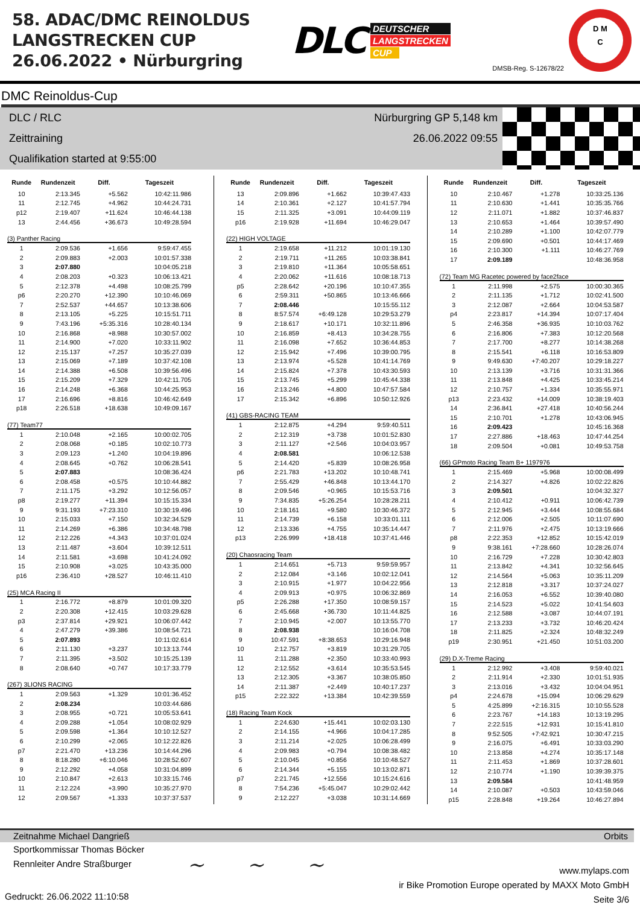58. ADAC/DMC REINOLDUS
LANGSTRECKEN CUP
26.06.2022 • Nürburgring
DLC
DEUTSCHER
LANGSTRECKEN
CUP
DMSB-Reg. S-12678/22
D M
C
DMC Reinoldus-Cup
DLC / RLC Nürburgring GP 5,148 km
Zeittraining 26.06.2022 09:55
Qualifikation started at 9:55:00
| Runde | Rundenzeit | Diff. | Tageszeit |
| --- | --- | --- | --- |
| 10 | 2:13.345 | +5.562 | 10:42:11.986 |
| 11 | 2:12.745 | +4.962 | 10:44:24.731 |
| p12 | 2:19.407 | +11.624 | 10:46:44.138 |
| 13 | 2:44.456 | +36.673 | 10:49:28.594 |
| (3) Panther Racing | | | |
| 1 | 2:09.536 | +1.656 | 9:59:47.455 |
| 2 | 2:09.883 | +2.003 | 10:01:57.338 |
| 3 | 2:07.880 | | 10:04:05.218 |
| 4 | 2:08.203 | +0.323 | 10:06:13.421 |
| 5 | 2:12.378 | +4.498 | 10:08:25.799 |
| p6 | 2:20.270 | +12.390 | 10:10:46.069 |
| 7 | 2:52.537 | +44.657 | 10:13:38.606 |
| 8 | 2:13.105 | +5.225 | 10:15:51.711 |
| 9 | 7:43.196 | +5:35.316 | 10:28:40.134 |
| 10 | 2:16.868 | +8.988 | 10:30:57.002 |
| 11 | 2:14.900 | +7.020 | 10:33:11.902 |
| 12 | 2:15.137 | +7.257 | 10:35:27.039 |
| 13 | 2:15.069 | +7.189 | 10:37:42.108 |
| 14 | 2:14.388 | +6.508 | 10:39:56.496 |
| 15 | 2:15.209 | +7.329 | 10:42:11.705 |
| 16 | 2:14.248 | +6.368 | 10:44:25.953 |
| 17 | 2:16.696 | +8.816 | 10:46:42.649 |
| p18 | 2:26.518 | +18.638 | 10:49:09.167 |
| (77) Team77 | | | |
| 1 | 2:10.048 | +2.165 | 10:00:02.705 |
| 2 | 2:08.068 | +0.185 | 10:02:10.773 |
| 3 | 2:09.123 | +1.240 | 10:04:19.896 |
| 4 | 2:08.645 | +0.762 | 10:06:28.541 |
| 5 | 2:07.883 | | 10:08:36.424 |
| 6 | 2:08.458 | +0.575 | 10:10:44.882 |
| 7 | 2:11.175 | +3.292 | 10:12:56.057 |
| p8 | 2:19.277 | +11.394 | 10:15:15.334 |
| 9 | 9:31.193 | +7:23.310 | 10:30:19.496 |
| 10 | 2:15.033 | +7.150 | 10:32:34.529 |
| 11 | 2:14.269 | +6.386 | 10:34:48.798 |
| 12 | 2:12.226 | +4.343 | 10:37:01.024 |
| 13 | 2:11.487 | +3.604 | 10:39:12.511 |
| 14 | 2:11.581 | +3.698 | 10:41:24.092 |
| 15 | 2:10.908 | +3.025 | 10:43:35.000 |
| p16 | 2:36.410 | +28.527 | 10:46:11.410 |
| (25) MCA Racing II | | | |
| 1 | 2:16.772 | +8.879 | 10:01:09.320 |
| 2 | 2:20.308 | +12.415 | 10:03:29.628 |
| p3 | 2:37.814 | +29.921 | 10:06:07.442 |
| 4 | 2:47.279 | +39.386 | 10:08:54.721 |
| 5 | 2:07.893 | | 10:11:02.614 |
| 6 | 2:11.130 | +3.237 | 10:13:13.744 |
| 7 | 2:11.395 | +3.502 | 10:15:25.139 |
| 8 | 2:08.640 | +0.747 | 10:17:33.779 |
| (267) 3LIONS RACING | | | |
| 1 | 2:09.563 | +1.329 | 10:01:36.452 |
| 2 | 2:08.234 | | 10:03:44.686 |
| 3 | 2:08.955 | +0.721 | 10:05:53.641 |
| 4 | 2:09.288 | +1.054 | 10:08:02.929 |
| 5 | 2:09.598 | +1.364 | 10:10:12.527 |
| 6 | 2:10.299 | +2.065 | 10:12:22.826 |
| p7 | 2:21.470 | +13.236 | 10:14:44.296 |
| 8 | 8:18.280 | +6:10.046 | 10:28:52.607 |
| 9 | 2:12.292 | +4.058 | 10:31:04.899 |
| 10 | 2:10.847 | +2.613 | 10:33:15.746 |
| 11 | 2:12.224 | +3.990 | 10:35:27.970 |
| 12 | 2:09.567 | +1.333 | 10:37:37.537 |
| Runde | Rundenzeit | Diff. | Tageszeit |
| --- | --- | --- | --- |
| 13 | 2:09.896 | +1.662 | 10:39:47.433 |
| 14 | 2:10.361 | +2.127 | 10:41:57.794 |
| 15 | 2:11.325 | +3.091 | 10:44:09.119 |
| p16 | 2:19.928 | +11.694 | 10:46:29.047 |
| (22) HIGH VOLTAGE | | | |
| 1 | 2:19.658 | +11.212 | 10:01:19.130 |
| 2 | 2:19.711 | +11.265 | 10:03:38.841 |
| 3 | 2:19.810 | +11.364 | 10:05:58.651 |
| 4 | 2:20.062 | +11.616 | 10:08:18.713 |
| p5 | 2:28.642 | +20.196 | 10:10:47.355 |
| 6 | 2:59.311 | +50.865 | 10:13:46.666 |
| 7 | 2:08.446 | | 10:15:55.112 |
| 8 | 8:57.574 | +6:49.128 | 10:29:53.279 |
| 9 | 2:18.617 | +10.171 | 10:32:11.896 |
| 10 | 2:16.859 | +8.413 | 10:34:28.755 |
| 11 | 2:16.098 | +7.652 | 10:36:44.853 |
| 12 | 2:15.942 | +7.496 | 10:39:00.795 |
| 13 | 2:13.974 | +5.528 | 10:41:14.769 |
| 14 | 2:15.824 | +7.378 | 10:43:30.593 |
| 15 | 2:13.745 | +5.299 | 10:45:44.338 |
| 16 | 2:13.246 | +4.800 | 10:47:57.584 |
| 17 | 2:15.342 | +6.896 | 10:50:12.926 |
| (41) GBS-RACING TEAM | | | |
| 1 | 2:12.875 | +4.294 | 9:59:40.511 |
| 2 | 2:12.319 | +3.738 | 10:01:52.830 |
| 3 | 2:11.127 | +2.546 | 10:04:03.957 |
| 4 | 2:08.581 | | 10:06:12.538 |
| 5 | 2:14.420 | +5.839 | 10:08:26.958 |
| p6 | 2:21.783 | +13.202 | 10:10:48.741 |
| 7 | 2:55.429 | +46.848 | 10:13:44.170 |
| 8 | 2:09.546 | +0.965 | 10:15:53.716 |
| 9 | 7:34.835 | +5:26.254 | 10:28:28.211 |
| 10 | 2:18.161 | +9.580 | 10:30:46.372 |
| 11 | 2:14.739 | +6.158 | 10:33:01.111 |
| 12 | 2:13.336 | +4.755 | 10:35:14.447 |
| p13 | 2:26.999 | +18.418 | 10:37:41.446 |
| (20) Chaosracing Team | | | |
| 1 | 2:14.651 | +5.713 | 9:59:59.957 |
| 2 | 2:12.084 | +3.146 | 10:02:12.041 |
| 3 | 2:10.915 | +1.977 | 10:04:22.956 |
| 4 | 2:09.913 | +0.975 | 10:06:32.869 |
| p5 | 2:26.288 | +17.350 | 10:08:59.157 |
| 6 | 2:45.668 | +36.730 | 10:11:44.825 |
| 7 | 2:10.945 | +2.007 | 10:13:55.770 |
| 8 | 2:08.938 | | 10:16:04.708 |
| 9 | 10:47.591 | +8:38.653 | 10:29:16.948 |
| 10 | 2:12.757 | +3.819 | 10:31:29.705 |
| 11 | 2:11.288 | +2.350 | 10:33:40.993 |
| 12 | 2:12.552 | +3.614 | 10:35:53.545 |
| 13 | 2:12.305 | +3.367 | 10:38:05.850 |
| 14 | 2:11.387 | +2.449 | 10:40:17.237 |
| p15 | 2:22.322 | +13.384 | 10:42:39.559 |
| (18) Racing Team Kock | | | |
| 1 | 2:24.630 | +15.441 | 10:02:03.130 |
| 2 | 2:14.155 | +4.966 | 10:04:17.285 |
| 3 | 2:11.214 | +2.025 | 10:06:28.499 |
| 4 | 2:09.983 | +0.794 | 10:08:38.482 |
| 5 | 2:10.045 | +0.856 | 10:10:48.527 |
| 6 | 2:14.344 | +5.155 | 10:13:02.871 |
| p7 | 2:21.745 | +12.556 | 10:15:24.616 |
| 8 | 7:54.236 | +5:45.047 | 10:29:02.442 |
| 9 | 2:12.227 | +3.038 | 10:31:14.669 |
| Runde | Rundenzeit | Diff. | Tageszeit |
| --- | --- | --- | --- |
| 10 | 2:10.467 | +1.278 | 10:33:25.136 |
| 11 | 2:10.630 | +1.441 | 10:35:35.766 |
| 12 | 2:11.071 | +1.882 | 10:37:46.837 |
| 13 | 2:10.653 | +1.464 | 10:39:57.490 |
| 14 | 2:10.289 | +1.100 | 10:42:07.779 |
| 15 | 2:09.690 | +0.501 | 10:44:17.469 |
| 16 | 2:10.300 | +1.111 | 10:46:27.769 |
| 17 | 2:09.189 | | 10:48:36.958 |
| (72) Team MG Racetec powered by face2face | | | |
| 1 | 2:11.998 | +2.575 | 10:00:30.365 |
| 2 | 2:11.135 | +1.712 | 10:02:41.500 |
| 3 | 2:12.087 | +2.664 | 10:04:53.587 |
| p4 | 2:23.817 | +14.394 | 10:07:17.404 |
| 5 | 2:46.358 | +36.935 | 10:10:03.762 |
| 6 | 2:16.806 | +7.383 | 10:12:20.568 |
| 7 | 2:17.700 | +8.277 | 10:14:38.268 |
| 8 | 2:15.541 | +6.118 | 10:16:53.809 |
| 9 | 9:49.630 | +7:40.207 | 10:29:18.227 |
| 10 | 2:13.139 | +3.716 | 10:31:31.366 |
| 11 | 2:13.848 | +4.425 | 10:33:45.214 |
| 12 | 2:10.757 | +1.334 | 10:35:55.971 |
| p13 | 2:23.432 | +14.009 | 10:38:19.403 |
| 14 | 2:36.841 | +27.418 | 10:40:56.244 |
| 15 | 2:10.701 | +1.278 | 10:43:06.945 |
| 16 | 2:09.423 | | 10:45:16.368 |
| 17 | 2:27.886 | +18.463 | 10:47:44.254 |
| 18 | 2:09.504 | +0.081 | 10:49:53.758 |
| (66) GPmoto Racing Team B+ 1197976 | | | |
| 1 | 2:15.469 | +5.968 | 10:00:08.499 |
| 2 | 2:14.327 | +4.826 | 10:02:22.826 |
| 3 | 2:09.501 | | 10:04:32.327 |
| 4 | 2:10.412 | +0.911 | 10:06:42.739 |
| 5 | 2:12.945 | +3.444 | 10:08:55.684 |
| 6 | 2:12.006 | +2.505 | 10:11:07.690 |
| 7 | 2:11.976 | +2.475 | 10:13:19.666 |
| p8 | 2:22.353 | +12.852 | 10:15:42.019 |
| 9 | 9:38.161 | +7:28.660 | 10:28:26.074 |
| 10 | 2:16.729 | +7.228 | 10:30:42.803 |
| 11 | 2:13.842 | +4.341 | 10:32:56.645 |
| 12 | 2:14.564 | +5.063 | 10:35:11.209 |
| 13 | 2:12.818 | +3.317 | 10:37:24.027 |
| 14 | 2:16.053 | +6.552 | 10:39:40.080 |
| 15 | 2:14.523 | +5.022 | 10:41:54.603 |
| 16 | 2:12.588 | +3.087 | 10:44:07.191 |
| 17 | 2:13.233 | +3.732 | 10:46:20.424 |
| 18 | 2:11.825 | +2.324 | 10:48:32.249 |
| p19 | 2:30.951 | +21.450 | 10:51:03.200 |
| (29) D.X-Treme Racing | | | |
| 1 | 2:12.992 | +3.408 | 9:59:40.021 |
| 2 | 2:11.914 | +2.330 | 10:01:51.935 |
| 3 | 2:13.016 | +3.432 | 10:04:04.951 |
| p4 | 2:24.678 | +15.094 | 10:06:29.629 |
| 5 | 4:25.899 | +2:16.315 | 10:10:55.528 |
| 6 | 2:23.767 | +14.183 | 10:13:19.295 |
| 7 | 2:22.515 | +12.931 | 10:15:41.810 |
| 8 | 9:52.505 | +7:42.921 | 10:30:47.215 |
| 9 | 2:16.075 | +6.491 | 10:33:03.290 |
| 10 | 2:13.858 | +4.274 | 10:35:17.148 |
| 11 | 2:11.453 | +1.869 | 10:37:28.601 |
| 12 | 2:10.774 | +1.190 | 10:39:39.375 |
| 13 | 2:09.584 | | 10:41:48.959 |
| 14 | 2:10.087 | +0.503 | 10:43:59.046 |
| p15 | 2:28.848 | +19.264 | 10:46:27.894 |
Zeitnahme Michael Dangrieß Orbits
Sportkommissar Thomas Böcker
Rennleiter Andre Straßburger
~ ~ ~
www.mylaps.com
ir Bike Promotion Europe operated by MAXX Moto GmbH
Seite 3/6
Gedruckt: 26.06.2022 11:10:58